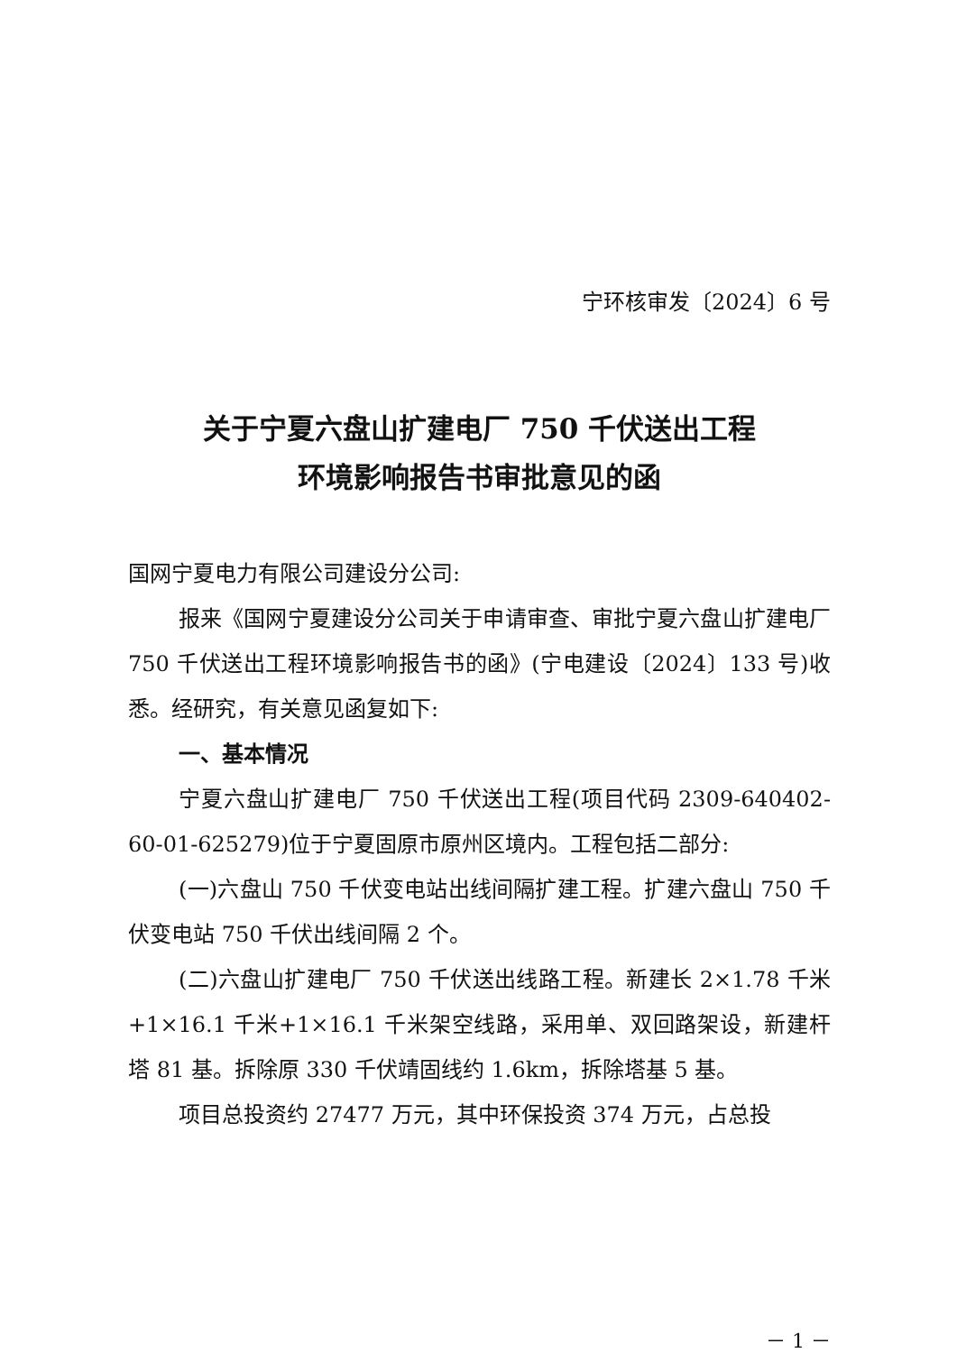宁环核审发〔2024〕6 号
关于宁夏六盘山扩建电厂 750 千伏送出工程
环境影响报告书审批意见的函
国网宁夏电力有限公司建设分公司:
报来《国网宁夏建设分公司关于申请审查、审批宁夏六盘山扩建电厂 750 千伏送出工程环境影响报告书的函》(宁电建设〔2024〕133 号)收悉。经研究，有关意见函复如下:
一、基本情况
宁夏六盘山扩建电厂 750 千伏送出工程(项目代码 2309-640402-60-01-625279)位于宁夏固原市原州区境内。工程包括二部分:
(一)六盘山 750 千伏变电站出线间隔扩建工程。扩建六盘山 750 千伏变电站 750 千伏出线间隔 2 个。
(二)六盘山扩建电厂 750 千伏送出线路工程。新建长 2×1.78 千米+1×16.1 千米+1×16.1 千米架空线路，采用单、双回路架设，新建杆塔 81 基。拆除原 330 千伏靖固线约 1.6km，拆除塔基 5 基。
项目总投资约 27477 万元，其中环保投资 374 万元，占总投
－ 1 －